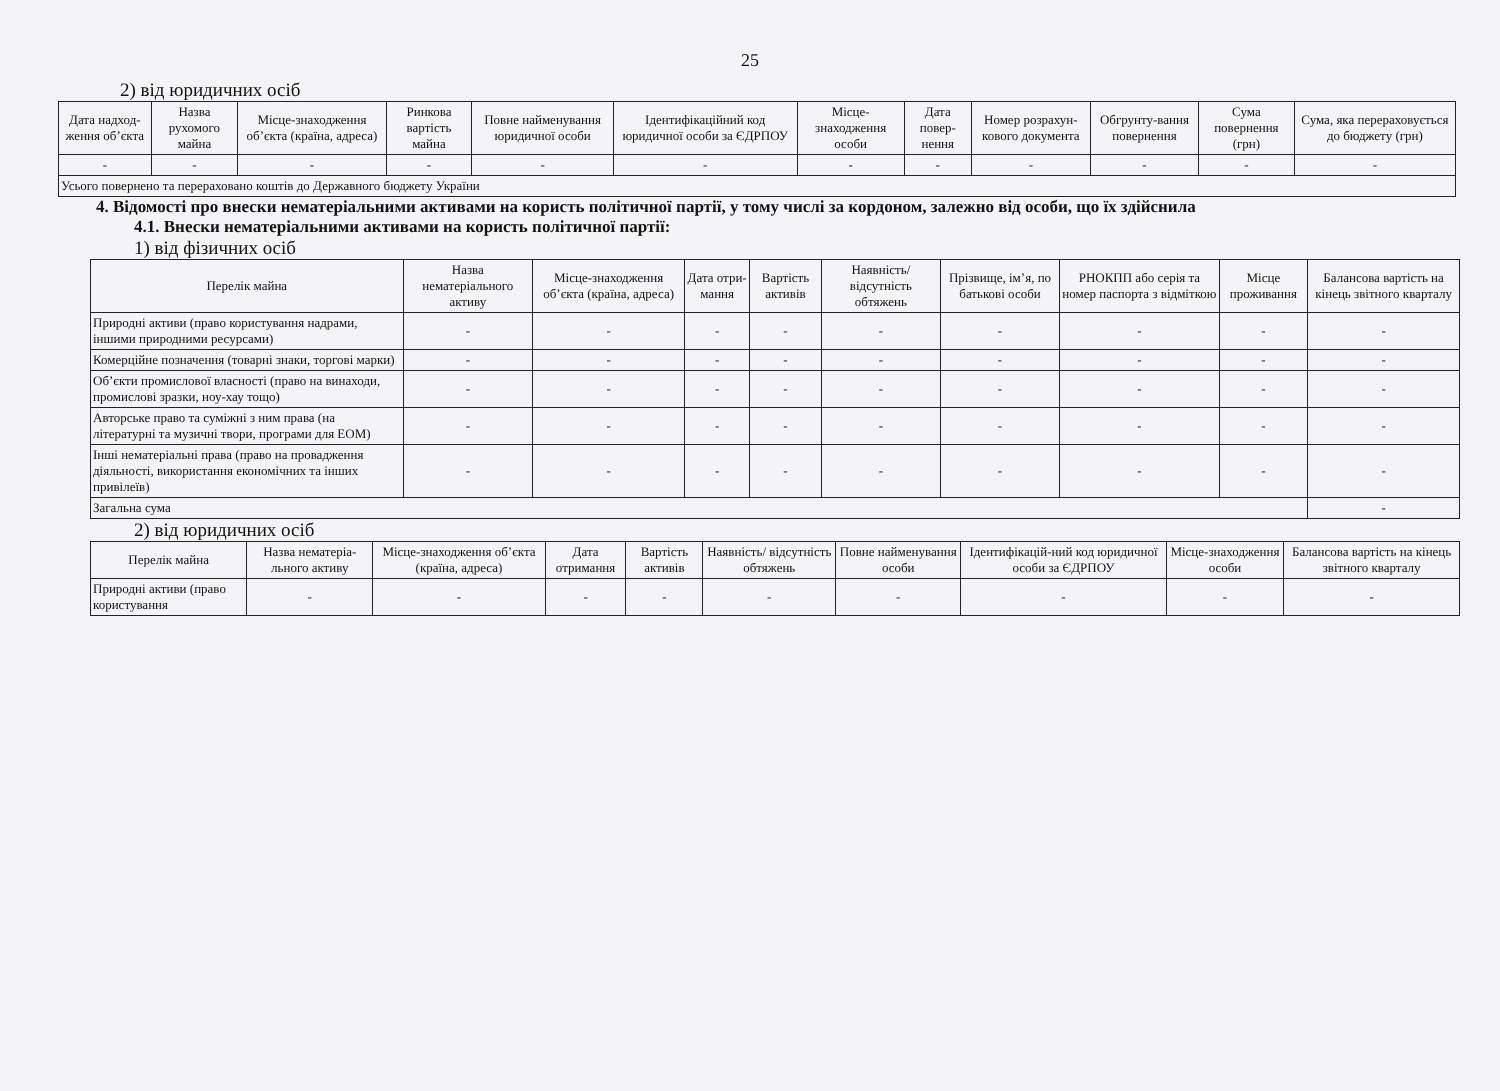25
2) від юридичних осіб
| Дата надход-ження об’єкта | Назва рухомого майна | Місце-знаходження об’єкта (країна, адреса) | Ринкова вартість майна | Повне найменування юридичної особи | Ідентифікаційний код юридичної особи за ЄДРПОУ | Місце-знаходження особи | Дата повер-нення | Номер розрахун-кового документа | Обгрунту-вання повернення | Сума повернення (грн) | Сума, яка перераховується до бюджету (грн) |
| --- | --- | --- | --- | --- | --- | --- | --- | --- | --- | --- | --- |
| - | - | - | - | - | - | - | - | - | - | - | - |
| Усього повернено та перераховано коштів до Державного бюджету України | | | | | | | | | | | |
4. Відомості про внески нематеріальними активами на користь політичної партії, у тому числі за кордоном, залежно від особи, що їх здійснила
4.1. Внески нематеріальними активами на користь політичної партії:
1) від фізичних осіб
| Перелік майна | Назва нематеріального активу | Місце-знаходження об’єкта (країна, адреса) | Дата отри-мання | Вартість активів | Наявність/ відсутність обтяжень | Прізвище, ім’я, по батькові особи | РНОКПП або серія та номер паспорта з відміткою | Місце проживання | Балансова вартість на кінець звітного кварталу |
| --- | --- | --- | --- | --- | --- | --- | --- | --- | --- |
| Природні активи (право користування надрами, іншими природними ресурсами) | - | - | - | - | - | - | - | - | - |
| Комерційне позначення (товарні знаки, торгові марки) | - | - | - | - | - | - | - | - | - |
| Об’єкти промислової власності (право на винаходи, промислові зразки, ноу-хау тощо) | - | - | - | - | - | - | - | - | - |
| Авторське право та суміжні з ним права (на літературні та музичні твори, програми для ЕОМ) | - | - | - | - | - | - | - | - | - |
| Інші нематеріальні права (право на провадження діяльності, використання економічних та інших привілеїв) | - | - | - | - | - | - | - | - | - |
| Загальна сума | | | | | | | | | - |
2) від юридичних осіб
| Перелік майна | Назва нематеріа-льного активу | Місце-знаходження об’єкта (країна, адреса) | Дата отримання | Вартість активів | Наявність/ відсутність обтяжень | Повне найменування особи | Ідентифікацій-ний код юридичної особи за ЄДРПОУ | Місце-знаходження особи | Балансова вартість на кінець звітного кварталу |
| --- | --- | --- | --- | --- | --- | --- | --- | --- | --- |
| Природні активи (право користування | - | - | - | - | - | - | - | - | - |